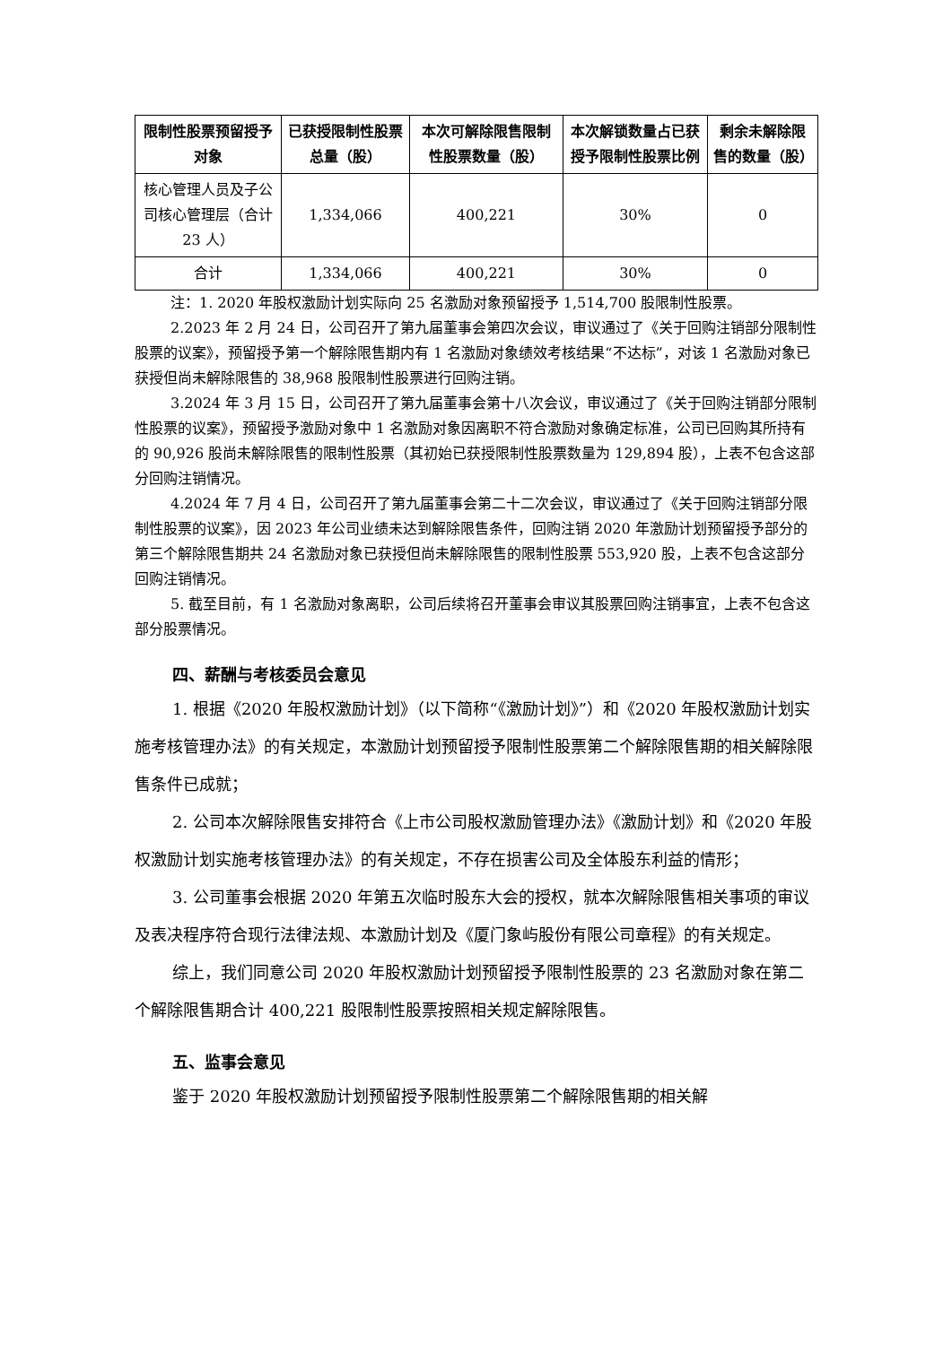| 限制性股票预留授予对象 | 已获授限制性股票总量（股） | 本次可解除限售限制性股票数量（股） | 本次解锁数量占已获授予限制性股票比例 | 剩余未解除限售的数量（股） |
| --- | --- | --- | --- | --- |
| 核心管理人员及子公司核心管理层（合计 23 人） | 1,334,066 | 400,221 | 30% | 0 |
| 合计 | 1,334,066 | 400,221 | 30% | 0 |
注：1. 2020 年股权激励计划实际向 25 名激励对象预留授予 1,514,700 股限制性股票。
2.2023 年 2 月 24 日，公司召开了第九届董事会第四次会议，审议通过了《关于回购注销部分限制性股票的议案》，预留授予第一个解除限售期内有 1 名激励对象绩效考核结果“不达标”，对该 1 名激励对象已获授但尚未解除限售的 38,968 股限制性股票进行回购注销。
3.2024 年 3 月 15 日，公司召开了第九届董事会第十八次会议，审议通过了《关于回购注销部分限制性股票的议案》，预留授予激励对象中 1 名激励对象因离职不符合激励对象确定标准，公司已回购其所持有的 90,926 股尚未解除限售的限制性股票（其初始已获授限制性股票数量为 129,894 股），上表不包含这部分回购注销情况。
4.2024 年 7 月 4 日，公司召开了第九届董事会第二十二次会议，审议通过了《关于回购注销部分限制性股票的议案》，因 2023 年公司业绩未达到解除限售条件，回购注销 2020 年激励计划预留授予部分的第三个解除限售期共 24 名激励对象已获授但尚未解除限售的限制性股票 553,920 股，上表不包含这部分回购注销情况。
5. 截至目前，有 1 名激励对象离职，公司后续将召开董事会审议其股票回购注销事宜，上表不包含这部分股票情况。
四、薪酬与考核委员会意见
1. 根据《2020 年股权激励计划》（以下简称“《激励计划》”）和《2020 年股权激励计划实施考核管理办法》的有关规定，本激励计划预留授予限制性股票第二个解除限售期的相关解除限售条件已成就；
2. 公司本次解除限售安排符合《上市公司股权激励管理办法》《激励计划》和《2020 年股权激励计划实施考核管理办法》的有关规定，不存在损害公司及全体股东利益的情形；
3. 公司董事会根据 2020 年第五次临时股东大会的授权，就本次解除限售相关事项的审议及表决程序符合现行法律法规、本激励计划及《厦门象屿股份有限公司章程》的有关规定。
综上，我们同意公司 2020 年股权激励计划预留授予限制性股票的 23 名激励对象在第二个解除限售期合计 400,221 股限制性股票按照相关规定解除限售。
五、监事会意见
鉴于 2020 年股权激励计划预留授予限制性股票第二个解除限售期的相关解